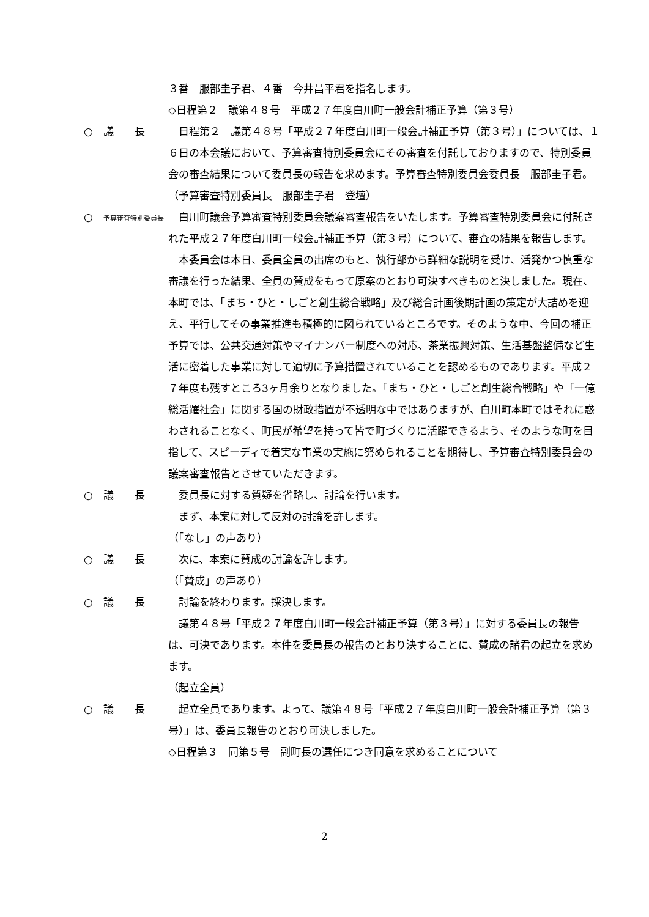３番　服部圭子君、４番　今井昌平君を指名します。
◇日程第２　議第４８号　平成２７年度白川町一般会計補正予算（第３号）
○　議　　長 　日程第２　議第４８号「平成２７年度白川町一般会計補正予算（第３号）」については、１６日の本会議において、予算審査特別委員会にその審査を付託しておりますので、特別委員会の審査結果について委員長の報告を求めます。予算審査特別委員会委員長　服部圭子君。
（予算審査特別委員長　服部圭子君　登壇）
○　予算審査特別委員長
　白川町議会予算審査特別委員会議案審査報告をいたします。予算審査特別委員会に付託された平成２７年度白川町一般会計補正予算（第３号）について、審査の結果を報告します。
　本委員会は本日、委員全員の出席のもと、執行部から詳細な説明を受け、活発かつ慎重な審議を行った結果、全員の賛成をもって原案のとおり可決すべきものと決しました。現在、本町では、「まち・ひと・しごと創生総合戦略」及び総合計画後期計画の策定が大詰めを迎え、平行してその事業推進も積極的に図られているところです。そのような中、今回の補正予算では、公共交通対策やマイナンバー制度への対応、茶業振興対策、生活基盤整備など生活に密着した事業に対して適切に予算措置されていることを認めるものであります。平成２７年度も残すところ3ヶ月余りとなりました。「まち・ひと・しごと創生総合戦略」や「一億総活躍社会」に関する国の財政措置が不透明な中ではありますが、白川町本町ではそれに惑わされることなく、町民が希望を持って皆で町づくりに活躍できるよう、そのような町を目指して、スピーディで着実な事業の実施に努められることを期待し、予算審査特別委員会の議案審査報告とさせていただきます。
○　議　　長 　委員長に対する質疑を省略し、討論を行います。
　まず、本案に対して反対の討論を許します。
（「なし」の声あり）
○　議　　長 　次に、本案に賛成の討論を許します。
（「賛成」の声あり）
○　議　　長 　討論を終わります。採決します。
　議第４８号「平成２７年度白川町一般会計補正予算（第３号）」に対する委員長の報告は、可決であります。本件を委員長の報告のとおり決することに、賛成の諸君の起立を求めます。
（起立全員）
○　議　　長 　起立全員であります。よって、議第４８号「平成２７年度白川町一般会計補正予算（第３号）」は、委員長報告のとおり可決しました。
◇日程第３　同第５号　副町長の選任につき同意を求めることについて
2